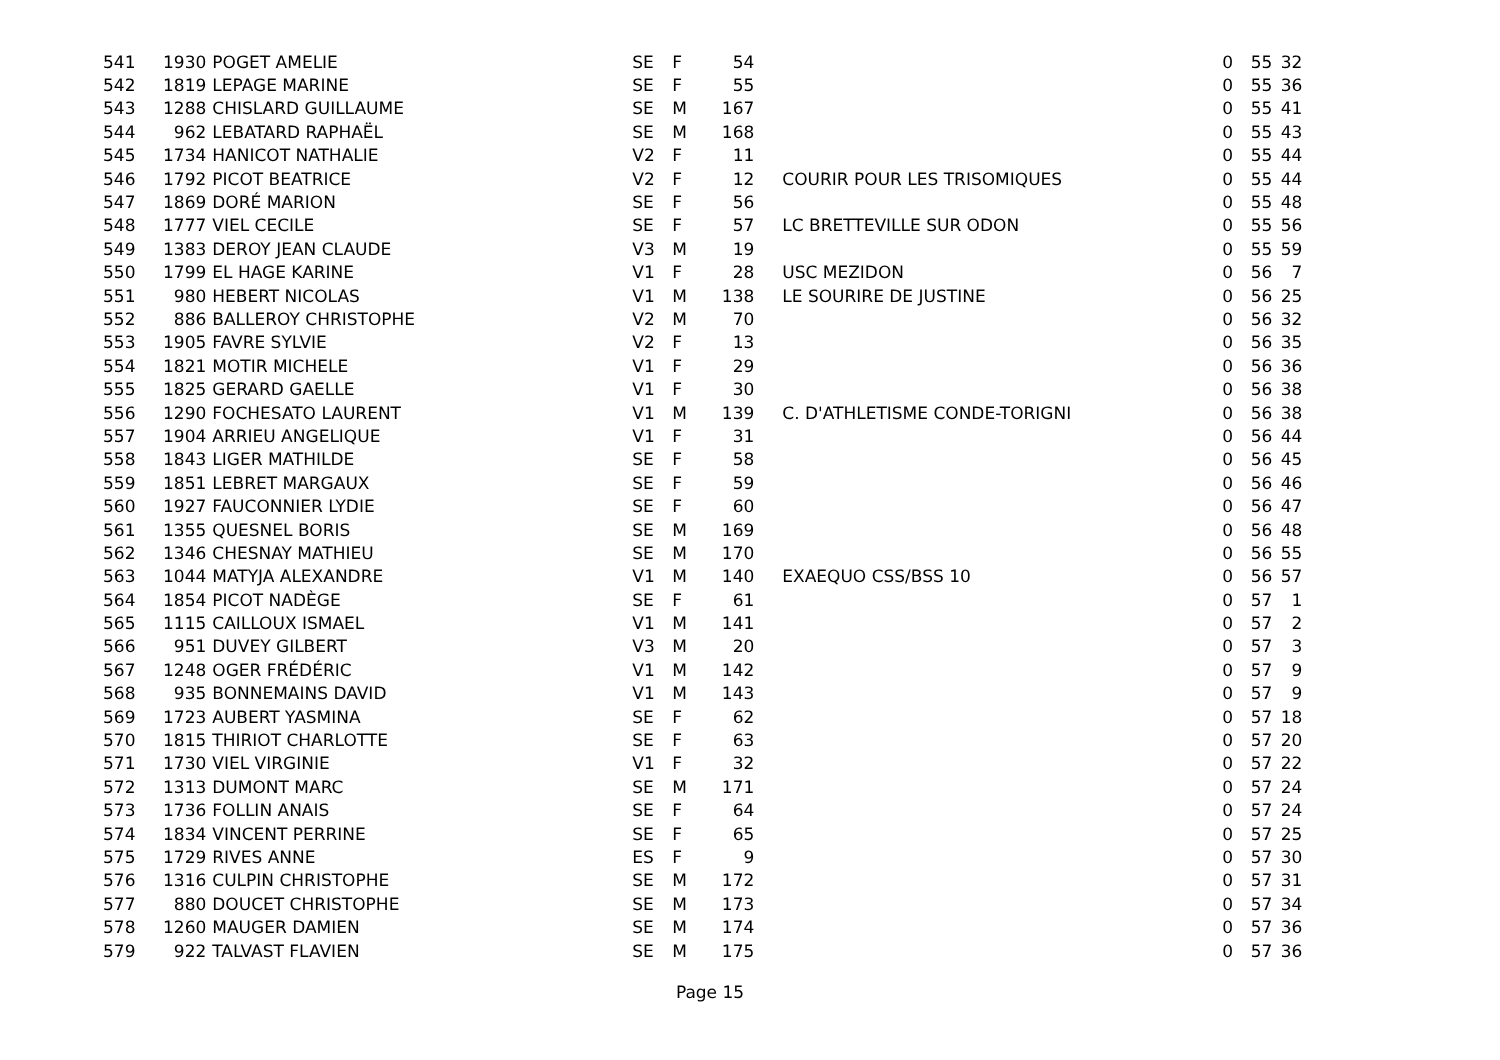| 541 | 1930 | POGET AMELIE | SE | F | 54 | | 0 | 55 | 32 |
| 542 | 1819 | LEPAGE MARINE | SE | F | 55 | | 0 | 55 | 36 |
| 543 | 1288 | CHISLARD GUILLAUME | SE | M | 167 | | 0 | 55 | 41 |
| 544 | 962 | LEBATARD RAPHAËL | SE | M | 168 | | 0 | 55 | 43 |
| 545 | 1734 | HANICOT NATHALIE | V2 | F | 11 | | 0 | 55 | 44 |
| 546 | 1792 | PICOT BEATRICE | V2 | F | 12 | COURIR POUR LES TRISOMIQUES | 0 | 55 | 44 |
| 547 | 1869 | DORÉ MARION | SE | F | 56 | | 0 | 55 | 48 |
| 548 | 1777 | VIEL CECILE | SE | F | 57 | LC BRETTEVILLE SUR ODON | 0 | 55 | 56 |
| 549 | 1383 | DEROY JEAN CLAUDE | V3 | M | 19 | | 0 | 55 | 59 |
| 550 | 1799 | EL HAGE KARINE | V1 | F | 28 | USC MEZIDON | 0 | 56 | 7 |
| 551 | 980 | HEBERT NICOLAS | V1 | M | 138 | LE SOURIRE DE JUSTINE | 0 | 56 | 25 |
| 552 | 886 | BALLEROY CHRISTOPHE | V2 | M | 70 | | 0 | 56 | 32 |
| 553 | 1905 | FAVRE SYLVIE | V2 | F | 13 | | 0 | 56 | 35 |
| 554 | 1821 | MOTIR MICHELE | V1 | F | 29 | | 0 | 56 | 36 |
| 555 | 1825 | GERARD GAELLE | V1 | F | 30 | | 0 | 56 | 38 |
| 556 | 1290 | FOCHESATO LAURENT | V1 | M | 139 | C. D'ATHLETISME CONDE-TORIGNI | 0 | 56 | 38 |
| 557 | 1904 | ARRIEU ANGELIQUE | V1 | F | 31 | | 0 | 56 | 44 |
| 558 | 1843 | LIGER MATHILDE | SE | F | 58 | | 0 | 56 | 45 |
| 559 | 1851 | LEBRET MARGAUX | SE | F | 59 | | 0 | 56 | 46 |
| 560 | 1927 | FAUCONNIER LYDIE | SE | F | 60 | | 0 | 56 | 47 |
| 561 | 1355 | QUESNEL BORIS | SE | M | 169 | | 0 | 56 | 48 |
| 562 | 1346 | CHESNAY MATHIEU | SE | M | 170 | | 0 | 56 | 55 |
| 563 | 1044 | MATYJA ALEXANDRE | V1 | M | 140 | EXAEQUO CSS/BSS 10 | 0 | 56 | 57 |
| 564 | 1854 | PICOT NADÈGE | SE | F | 61 | | 0 | 57 | 1 |
| 565 | 1115 | CAILLOUX ISMAEL | V1 | M | 141 | | 0 | 57 | 2 |
| 566 | 951 | DUVEY GILBERT | V3 | M | 20 | | 0 | 57 | 3 |
| 567 | 1248 | OGER FRÉDÉRIC | V1 | M | 142 | | 0 | 57 | 9 |
| 568 | 935 | BONNEMAINS DAVID | V1 | M | 143 | | 0 | 57 | 9 |
| 569 | 1723 | AUBERT YASMINA | SE | F | 62 | | 0 | 57 | 18 |
| 570 | 1815 | THIRIOT CHARLOTTE | SE | F | 63 | | 0 | 57 | 20 |
| 571 | 1730 | VIEL VIRGINIE | V1 | F | 32 | | 0 | 57 | 22 |
| 572 | 1313 | DUMONT MARC | SE | M | 171 | | 0 | 57 | 24 |
| 573 | 1736 | FOLLIN ANAIS | SE | F | 64 | | 0 | 57 | 24 |
| 574 | 1834 | VINCENT PERRINE | SE | F | 65 | | 0 | 57 | 25 |
| 575 | 1729 | RIVES ANNE | ES | F | 9 | | 0 | 57 | 30 |
| 576 | 1316 | CULPIN CHRISTOPHE | SE | M | 172 | | 0 | 57 | 31 |
| 577 | 880 | DOUCET CHRISTOPHE | SE | M | 173 | | 0 | 57 | 34 |
| 578 | 1260 | MAUGER DAMIEN | SE | M | 174 | | 0 | 57 | 36 |
| 579 | 922 | TALVAST FLAVIEN | SE | M | 175 | | 0 | 57 | 36 |
Page 15